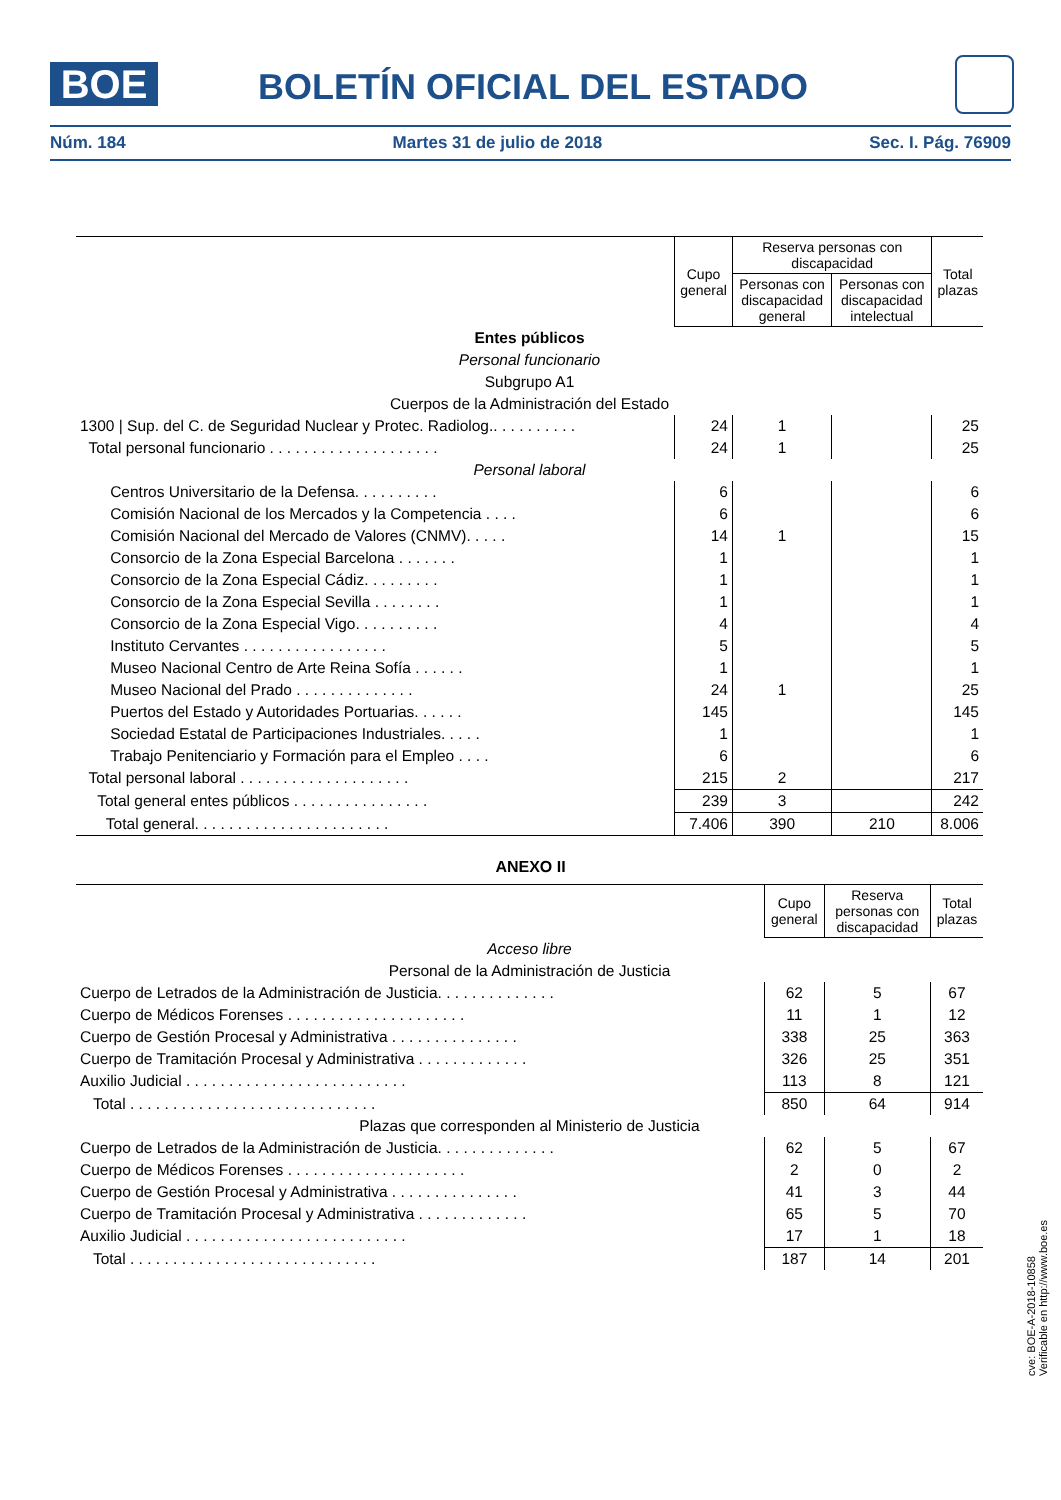BOE BOLETÍN OFICIAL DEL ESTADO
Núm. 184 Martes 31 de julio de 2018 Sec. I. Pág. 76909
| | Cupo general | Reserva personas con discapacidad | | Total plazas |
| | | Personas con discapacidad general | Personas con discapacidad intelectual | |
| Entes públicos | | | | |
| Personal funcionario | | | | |
| Subgrupo A1 | | | | |
| Cuerpos de la Administración del Estado | | | | |
| 1300 / Sup. del C. de Seguridad Nuclear y Protec. Radiolog.. . . . . . . . . . | 24 | 1 | | 25 |
| Total personal funcionario . . . . . . . . . . . . . . . . . . . . | 24 | 1 | | 25 |
| Personal laboral | | | | |
| Centros Universitario de la Defensa. . . . . . . . . . | 6 | | | 6 |
| Comisión Nacional de los Mercados y la Competencia . . . . | 6 | | | 6 |
| Comisión Nacional del Mercado de Valores (CNMV). . . . . | 14 | 1 | | 15 |
| Consorcio de la Zona Especial Barcelona . . . . . . . | 1 | | | 1 |
| Consorcio de la Zona Especial Cádiz. . . . . . . . . | 1 | | | 1 |
| Consorcio de la Zona Especial Sevilla . . . . . . . . | 1 | | | 1 |
| Consorcio de la Zona Especial Vigo. . . . . . . . . . | 4 | | | 4 |
| Instituto Cervantes . . . . . . . . . . . . . . . . . | 5 | | | 5 |
| Museo Nacional Centro de Arte Reina Sofía . . . . . . | 1 | | | 1 |
| Museo Nacional del Prado . . . . . . . . . . . . . . | 24 | 1 | | 25 |
| Puertos del Estado y Autoridades Portuarias. . . . . . | 145 | | | 145 |
| Sociedad Estatal de Participaciones Industriales. . . . . | 1 | | | 1 |
| Trabajo Penitenciario y Formación para el Empleo . . . . | 6 | | | 6 |
| Total personal laboral . . . . . . . . . . . . . . . . . . . . | 215 | 2 | | 217 |
| Total general entes públicos . . . . . . . . . . . . . . . . | 239 | 3 | | 242 |
| Total general. . . . . . . . . . . . . . . . . . . . . . . | 7.406 | 390 | 210 | 8.006 |
ANEXO II
| | Cupo general | Reserva personas con discapacidad | Total plazas |
| Acceso libre | | | |
| Personal de la Administración de Justicia | | | |
| Cuerpo de Letrados de la Administración de Justicia. . . . . . . . . . . . . . | 62 | 5 | 67 |
| Cuerpo de Médicos Forenses . . . . . . . . . . . . . . . . . . . . . | 11 | 1 | 12 |
| Cuerpo de Gestión Procesal y Administrativa . . . . . . . . . . . . . . . | 338 | 25 | 363 |
| Cuerpo de Tramitación Procesal y Administrativa . . . . . . . . . . . . . | 326 | 25 | 351 |
| Auxilio Judicial . . . . . . . . . . . . . . . . . . . . . . . . . . | 113 | 8 | 121 |
| Total . . . . . . . . . . . . . . . . . . . . . . . . . . . . . | 850 | 64 | 914 |
| Plazas que corresponden al Ministerio de Justicia | | | |
| Cuerpo de Letrados de la Administración de Justicia. . . . . . . . . . . . . . | 62 | 5 | 67 |
| Cuerpo de Médicos Forenses . . . . . . . . . . . . . . . . . . . . . | 2 | 0 | 2 |
| Cuerpo de Gestión Procesal y Administrativa . . . . . . . . . . . . . . . | 41 | 3 | 44 |
| Cuerpo de Tramitación Procesal y Administrativa . . . . . . . . . . . . . | 65 | 5 | 70 |
| Auxilio Judicial . . . . . . . . . . . . . . . . . . . . . . . . . . | 17 | 1 | 18 |
| Total . . . . . . . . . . . . . . . . . . . . . . . . . . . . . | 187 | 14 | 201 |
cve: BOE-A-2018-10858
Verificable en http://www.boe.es